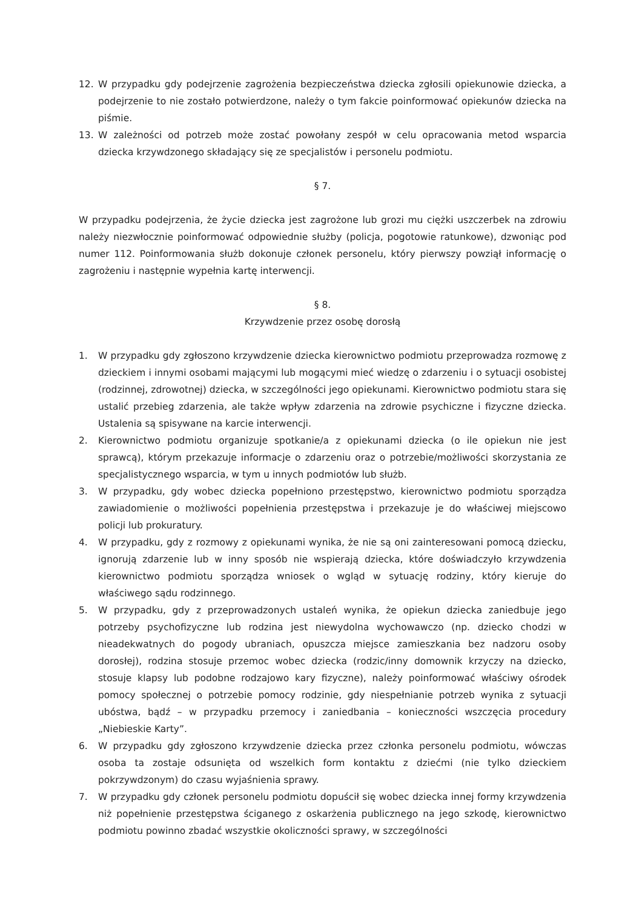12. W przypadku gdy podejrzenie zagrożenia bezpieczeństwa dziecka zgłosili opiekunowie dziecka, a podejrzenie to nie zostało potwierdzone, należy o tym fakcie poinformować opiekunów dziecka na piśmie.
13. W zależności od potrzeb może zostać powołany zespół w celu opracowania metod wsparcia dziecka krzywdzonego składający się ze specjalistów i personelu podmiotu.
§ 7.
W przypadku podejrzenia, że życie dziecka jest zagrożone lub grozi mu ciężki uszczerbek na zdrowiu należy niezwłocznie poinformować odpowiednie służby (policja, pogotowie ratunkowe), dzwoniąc pod numer 112. Poinformowania służb dokonuje członek personelu, który pierwszy powziął informację o zagrożeniu i następnie wypełnia kartę interwencji.
§ 8.
Krzywdzenie przez osobę dorosłą
1. W przypadku gdy zgłoszono krzywdzenie dziecka kierownictwo podmiotu przeprowadza rozmowę z dzieckiem i innymi osobami mającymi lub mogącymi mieć wiedzę o zdarzeniu i o sytuacji osobistej (rodzinnej, zdrowotnej) dziecka, w szczególności jego opiekunami. Kierownictwo podmiotu stara się ustalić przebieg zdarzenia, ale także wpływ zdarzenia na zdrowie psychiczne i fizyczne dziecka. Ustalenia są spisywane na karcie interwencji.
2. Kierownictwo podmiotu organizuje spotkanie/a z opiekunami dziecka (o ile opiekun nie jest sprawcą), którym przekazuje informacje o zdarzeniu oraz o potrzebie/możliwości skorzystania ze specjalistycznego wsparcia, w tym u innych podmiotów lub służb.
3. W przypadku, gdy wobec dziecka popełniono przestępstwo, kierownictwo podmiotu sporządza zawiadomienie o możliwości popełnienia przestępstwa i przekazuje je do właściwej miejscowo policji lub prokuratury.
4. W przypadku, gdy z rozmowy z opiekunami wynika, że nie są oni zainteresowani pomocą dziecku, ignorują zdarzenie lub w inny sposób nie wspierają dziecka, które doświadczyło krzywdzenia kierownictwo podmiotu sporządza wniosek o wgląd w sytuację rodziny, który kieruje do właściwego sądu rodzinnego.
5. W przypadku, gdy z przeprowadzonych ustaleń wynika, że opiekun dziecka zaniedbuje jego potrzeby psychofizyczne lub rodzina jest niewydolna wychowawczo (np. dziecko chodzi w nieadekwatnych do pogody ubraniach, opuszcza miejsce zamieszkania bez nadzoru osoby dorosłej), rodzina stosuje przemoc wobec dziecka (rodzic/inny domownik krzyczy na dziecko, stosuje klapsy lub podobne rodzajowo kary fizyczne), należy poinformować właściwy ośrodek pomocy społecznej o potrzebie pomocy rodzinie, gdy niespełnianie potrzeb wynika z sytuacji ubóstwa, bądź – w przypadku przemocy i zaniedbania – konieczności wszczęcia procedury „Niebieskie Karty”.
6. W przypadku gdy zgłoszono krzywdzenie dziecka przez członka personelu podmiotu, wówczas osoba ta zostaje odsunięta od wszelkich form kontaktu z dziećmi (nie tylko dzieckiem pokrzywdzonym) do czasu wyjaśnienia sprawy.
7. W przypadku gdy członek personelu podmiotu dopuścił się wobec dziecka innej formy krzywdzenia niż popełnienie przestępstwa ściganego z oskarżenia publicznego na jego szkodę, kierownictwo podmiotu powinno zbadać wszystkie okoliczności sprawy, w szczególności